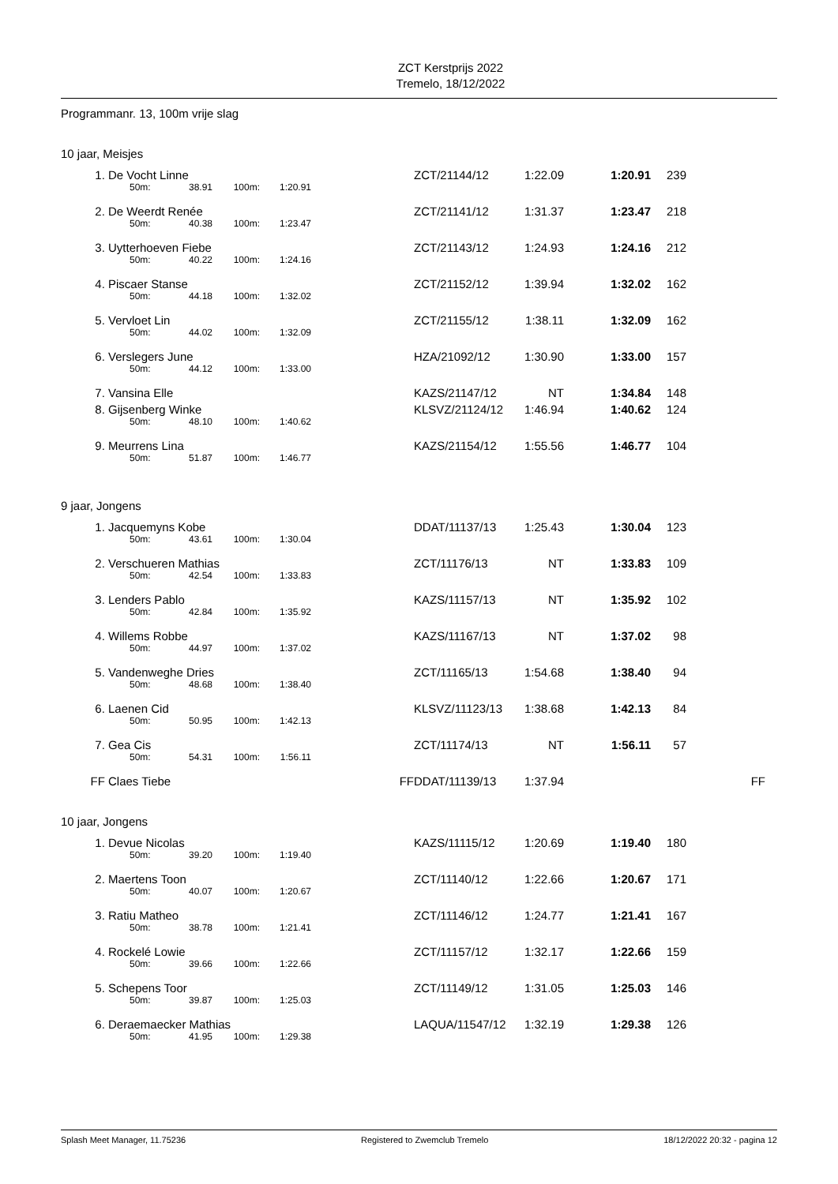ZCT Kerstprijs 2022
Tremelo, 18/12/2022
Programmanr. 13, 100m vrije slag
10 jaar, Meisjes
| 1. | De Vocht Linne | | | | | | ZCT/21144/12 | 1:22.09 | 1:20.91 | 239 |
| | | 50m: | 38.91 | 100m: | 1:20.91 | | | | | |
| 2. | De Weerdt Renée | | | | | | ZCT/21141/12 | 1:31.37 | 1:23.47 | 218 |
| | | 50m: | 40.38 | 100m: | 1:23.47 | | | | | |
| 3. | Uytterhoeven Fiebe | | | | | | ZCT/21143/12 | 1:24.93 | 1:24.16 | 212 |
| | | 50m: | 40.22 | 100m: | 1:24.16 | | | | | |
| 4. | Piscaer Stanse | | | | | | ZCT/21152/12 | 1:39.94 | 1:32.02 | 162 |
| | | 50m: | 44.18 | 100m: | 1:32.02 | | | | | |
| 5. | Vervloet Lin | | | | | | ZCT/21155/12 | 1:38.11 | 1:32.09 | 162 |
| | | 50m: | 44.02 | 100m: | 1:32.09 | | | | | |
| 6. | Verslegers June | | | | | | HZA/21092/12 | 1:30.90 | 1:33.00 | 157 |
| | | 50m: | 44.12 | 100m: | 1:33.00 | | | | | |
| 7. | Vansina Elle | | | | | | KAZS/21147/12 | NT | 1:34.84 | 148 |
| 8. | Gijsenberg Winke | | | | | | KLSVZ/21124/12 | 1:46.94 | 1:40.62 | 124 |
| | | 50m: | 48.10 | 100m: | 1:40.62 | | | | | |
| 9. | Meurrens Lina | | | | | | KAZS/21154/12 | 1:55.56 | 1:46.77 | 104 |
| | | 50m: | 51.87 | 100m: | 1:46.77 | | | | | |
9 jaar, Jongens
| 1. | Jacquemyns Kobe | | | | | | DDAT/11137/13 | 1:25.43 | 1:30.04 | 123 | |
| | | 50m: | 43.61 | 100m: | 1:30.04 | | | | | | |
| 2. | Verschueren Mathias | | | | | | ZCT/11176/13 | NT | 1:33.83 | 109 | |
| | | 50m: | 42.54 | 100m: | 1:33.83 | | | | | | |
| 3. | Lenders Pablo | | | | | | KAZS/11157/13 | NT | 1:35.92 | 102 | |
| | | 50m: | 42.84 | 100m: | 1:35.92 | | | | | | |
| 4. | Willems Robbe | | | | | | KAZS/11167/13 | NT | 1:37.02 | 98 | |
| | | 50m: | 44.97 | 100m: | 1:37.02 | | | | | | |
| 5. | Vandenweghe Dries | | | | | | ZCT/11165/13 | 1:54.68 | 1:38.40 | 94 | |
| | | 50m: | 48.68 | 100m: | 1:38.40 | | | | | | |
| 6. | Laenen Cid | | | | | | KLSVZ/11123/13 | 1:38.68 | 1:42.13 | 84 | |
| | | 50m: | 50.95 | 100m: | 1:42.13 | | | | | | |
| 7. | Gea Cis | | | | | | ZCT/11174/13 | NT | 1:56.11 | 57 | |
| | | 50m: | 54.31 | 100m: | 1:56.11 | | | | | | |
| FF | Claes Tiebe | | | | | FF | DDAT/11139/13 | 1:37.94 | | | FF |
10 jaar, Jongens
| 1. | Devue Nicolas | | | | | | KAZS/11115/12 | 1:20.69 | 1:19.40 | 180 |
| | | 50m: | 39.20 | 100m: | 1:19.40 | | | | | |
| 2. | Maertens Toon | | | | | | ZCT/11140/12 | 1:22.66 | 1:20.67 | 171 |
| | | 50m: | 40.07 | 100m: | 1:20.67 | | | | | |
| 3. | Ratiu Matheo | | | | | | ZCT/11146/12 | 1:24.77 | 1:21.41 | 167 |
| | | 50m: | 38.78 | 100m: | 1:21.41 | | | | | |
| 4. | Rockelé Lowie | | | | | | ZCT/11157/12 | 1:32.17 | 1:22.66 | 159 |
| | | 50m: | 39.66 | 100m: | 1:22.66 | | | | | |
| 5. | Schepens Toor | | | | | | ZCT/11149/12 | 1:31.05 | 1:25.03 | 146 |
| | | 50m: | 39.87 | 100m: | 1:25.03 | | | | | |
| 6. | Deraemaecker Mathias | | | | | | LAQUA/11547/12 | 1:32.19 | 1:29.38 | 126 |
| | | 50m: | 41.95 | 100m: | 1:29.38 | | | | | |
Splash Meet Manager, 11.75236 Registered to Zwemclub Tremelo 18/12/2022 20:32 - pagina 12